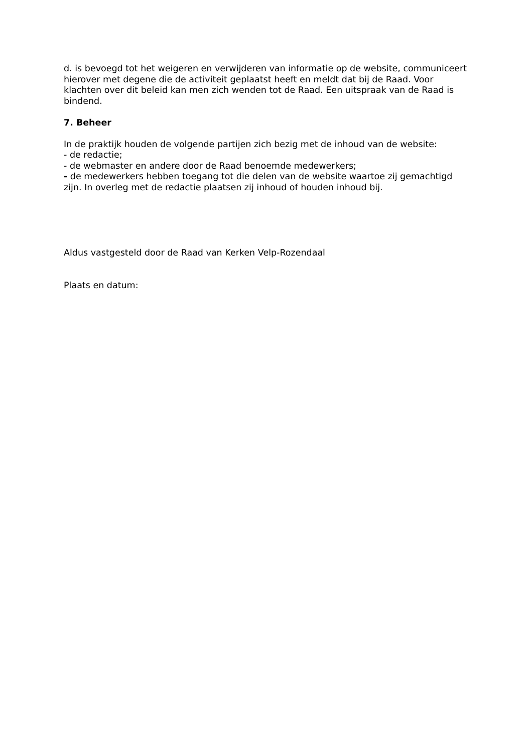d. is bevoegd tot het weigeren en verwijderen van informatie op de website, communiceert hierover met degene die de activiteit geplaatst heeft en meldt dat bij de Raad. Voor klachten over dit beleid kan men zich wenden tot de Raad. Een uitspraak van de Raad is bindend.
7. Beheer
In de praktijk houden de volgende partijen zich bezig met de inhoud van de website:
- de redactie;
- de webmaster en andere door de Raad benoemde medewerkers;
- de medewerkers hebben toegang tot die delen van de website waartoe zij gemachtigd zijn. In overleg met de redactie plaatsen zij inhoud of houden inhoud bij.
Aldus vastgesteld door de Raad van Kerken Velp-Rozendaal
Plaats en datum: